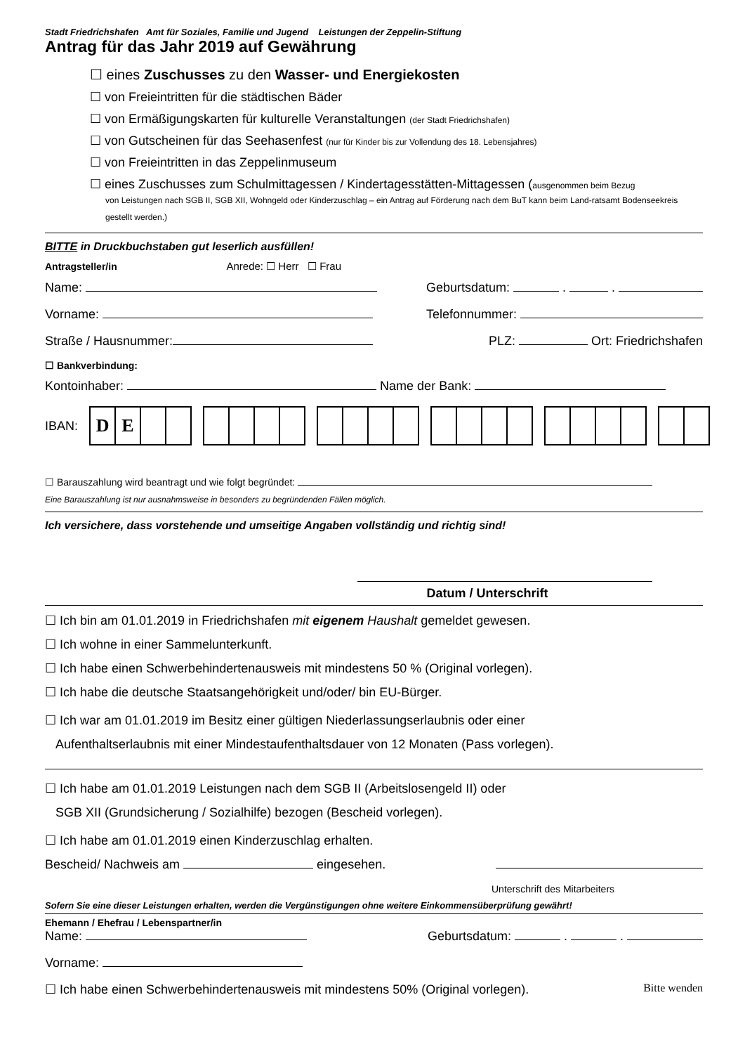Stadt Friedrichshafen Amt für Soziales, Familie und Jugend Leistungen der Zeppelin-Stiftung
Antrag für das Jahr 2019 auf Gewährung
☐ eines Zuschusses zu den Wasser- und Energiekosten
☐ von Freieintritten für die städtischen Bäder
☐ von Ermäßigungskarten für kulturelle Veranstaltungen (der Stadt Friedrichshafen)
☐ von Gutscheinen für das Seehasenfest (nur für Kinder bis zur Vollendung des 18. Lebensjahres)
☐ von Freieintritten in das Zeppelinmuseum
☐ eines Zuschusses zum Schulmittagessen / Kindertagesstätten-Mittagessen (ausgenommen beim Bezug
von Leistungen nach SGB II, SGB XII, Wohngeld oder Kinderzuschlag – ein Antrag auf Förderung nach dem BuT kann beim Land-ratsamt Bodenseekreis gestellt werden.)
BITTE in Druckbuchstaben gut leserlich ausfüllen!
Antragsteller/in Anrede: ☐ Herr ☐ Frau
Name: Geburtsdatum: . .
Vorname: Telefonnummer:
Straße / Hausnummer: PLZ: Ort: Friedrichshafen
☐ Bankverbindung:
Kontoinhaber: Name der Bank:
IBAN:
DE
☐ Barauszahlung wird beantragt und wie folgt begründet:
Eine Barauszahlung ist nur ausnahmsweise in besonders zu begründenden Fällen möglich.
Ich versichere, dass vorstehende und umseitige Angaben vollständig und richtig sind!
Datum / Unterschrift
☐ Ich bin am 01.01.2019 in Friedrichshafen mit eigenem Haushalt gemeldet gewesen.
☐ Ich wohne in einer Sammelunterkunft.
☐ Ich habe einen Schwerbehindertenausweis mit mindestens 50 % (Original vorlegen).
☐ Ich habe die deutsche Staatsangehörigkeit und/oder/ bin EU-Bürger.
☐ Ich war am 01.01.2019 im Besitz einer gültigen Niederlassungserlaubnis oder einer
Aufenthaltserlaubnis mit einer Mindestaufenthaltsdauer von 12 Monaten (Pass vorlegen).
☐ Ich habe am 01.01.2019 Leistungen nach dem SGB II (Arbeitslosengeld II) oder
SGB XII (Grundsicherung / Sozialhilfe) bezogen (Bescheid vorlegen).
☐ Ich habe am 01.01.2019 einen Kinderzuschlag erhalten.
Bescheid/ Nachweis am eingesehen.
Unterschrift des Mitarbeiters
Sofern Sie eine dieser Leistungen erhalten, werden die Vergünstigungen ohne weitere Einkommensüberprüfung gewährt!
Ehemann / Ehefrau / Lebenspartner/in
Name: Geburtsdatum: . .
Vorname:
☐ Ich habe einen Schwerbehindertenausweis mit mindestens 50% (Original vorlegen). Bitte wenden